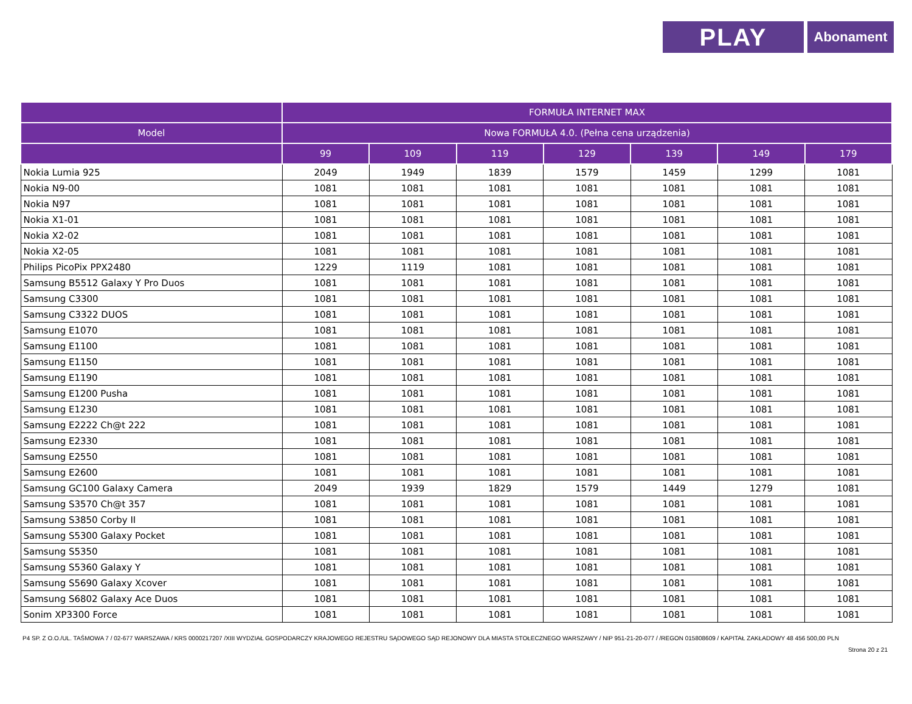PLAY
Abonament
| | FORMUŁA INTERNET MAX | | | | | | |
| --- | --- | --- | --- | --- | --- | --- | --- |
| Model | Nowa FORMUŁA 4.0. (Pełna cena urządzenia) | | | | | | |
| | 99 | 109 | 119 | 129 | 139 | 149 | 179 |
| Nokia Lumia 925 | 2049 | 1949 | 1839 | 1579 | 1459 | 1299 | 1081 |
| Nokia N9-00 | 1081 | 1081 | 1081 | 1081 | 1081 | 1081 | 1081 |
| Nokia N97 | 1081 | 1081 | 1081 | 1081 | 1081 | 1081 | 1081 |
| Nokia X1-01 | 1081 | 1081 | 1081 | 1081 | 1081 | 1081 | 1081 |
| Nokia X2-02 | 1081 | 1081 | 1081 | 1081 | 1081 | 1081 | 1081 |
| Nokia X2-05 | 1081 | 1081 | 1081 | 1081 | 1081 | 1081 | 1081 |
| Philips PicoPix PPX2480 | 1229 | 1119 | 1081 | 1081 | 1081 | 1081 | 1081 |
| Samsung B5512 Galaxy Y Pro Duos | 1081 | 1081 | 1081 | 1081 | 1081 | 1081 | 1081 |
| Samsung C3300 | 1081 | 1081 | 1081 | 1081 | 1081 | 1081 | 1081 |
| Samsung C3322 DUOS | 1081 | 1081 | 1081 | 1081 | 1081 | 1081 | 1081 |
| Samsung E1070 | 1081 | 1081 | 1081 | 1081 | 1081 | 1081 | 1081 |
| Samsung E1100 | 1081 | 1081 | 1081 | 1081 | 1081 | 1081 | 1081 |
| Samsung E1150 | 1081 | 1081 | 1081 | 1081 | 1081 | 1081 | 1081 |
| Samsung E1190 | 1081 | 1081 | 1081 | 1081 | 1081 | 1081 | 1081 |
| Samsung E1200 Pusha | 1081 | 1081 | 1081 | 1081 | 1081 | 1081 | 1081 |
| Samsung E1230 | 1081 | 1081 | 1081 | 1081 | 1081 | 1081 | 1081 |
| Samsung E2222 Ch@t 222 | 1081 | 1081 | 1081 | 1081 | 1081 | 1081 | 1081 |
| Samsung E2330 | 1081 | 1081 | 1081 | 1081 | 1081 | 1081 | 1081 |
| Samsung E2550 | 1081 | 1081 | 1081 | 1081 | 1081 | 1081 | 1081 |
| Samsung E2600 | 1081 | 1081 | 1081 | 1081 | 1081 | 1081 | 1081 |
| Samsung GC100 Galaxy Camera | 2049 | 1939 | 1829 | 1579 | 1449 | 1279 | 1081 |
| Samsung S3570 Ch@t 357 | 1081 | 1081 | 1081 | 1081 | 1081 | 1081 | 1081 |
| Samsung S3850 Corby II | 1081 | 1081 | 1081 | 1081 | 1081 | 1081 | 1081 |
| Samsung S5300 Galaxy Pocket | 1081 | 1081 | 1081 | 1081 | 1081 | 1081 | 1081 |
| Samsung S5350 | 1081 | 1081 | 1081 | 1081 | 1081 | 1081 | 1081 |
| Samsung S5360 Galaxy Y | 1081 | 1081 | 1081 | 1081 | 1081 | 1081 | 1081 |
| Samsung S5690 Galaxy Xcover | 1081 | 1081 | 1081 | 1081 | 1081 | 1081 | 1081 |
| Samsung S6802 Galaxy Ace Duos | 1081 | 1081 | 1081 | 1081 | 1081 | 1081 | 1081 |
| Sonim XP3300 Force | 1081 | 1081 | 1081 | 1081 | 1081 | 1081 | 1081 |
P4 SP. Z O.O./UL. TAŚMOWA 7 / 02-677 WARSZAWA / KRS 0000217207 /XIII WYDZIAŁ GOSPODARCZY KRAJOWEGO REJESTRU SĄDOWEGO SĄD REJONOWY DLA MIASTA STOŁECZNEGO WARSZAWY / NIP 951-21-20-077 / /REGON 015808609 / KAPITAŁ ZAKŁADOWY 48 456 500,00 PLN
Strona 20 z 21